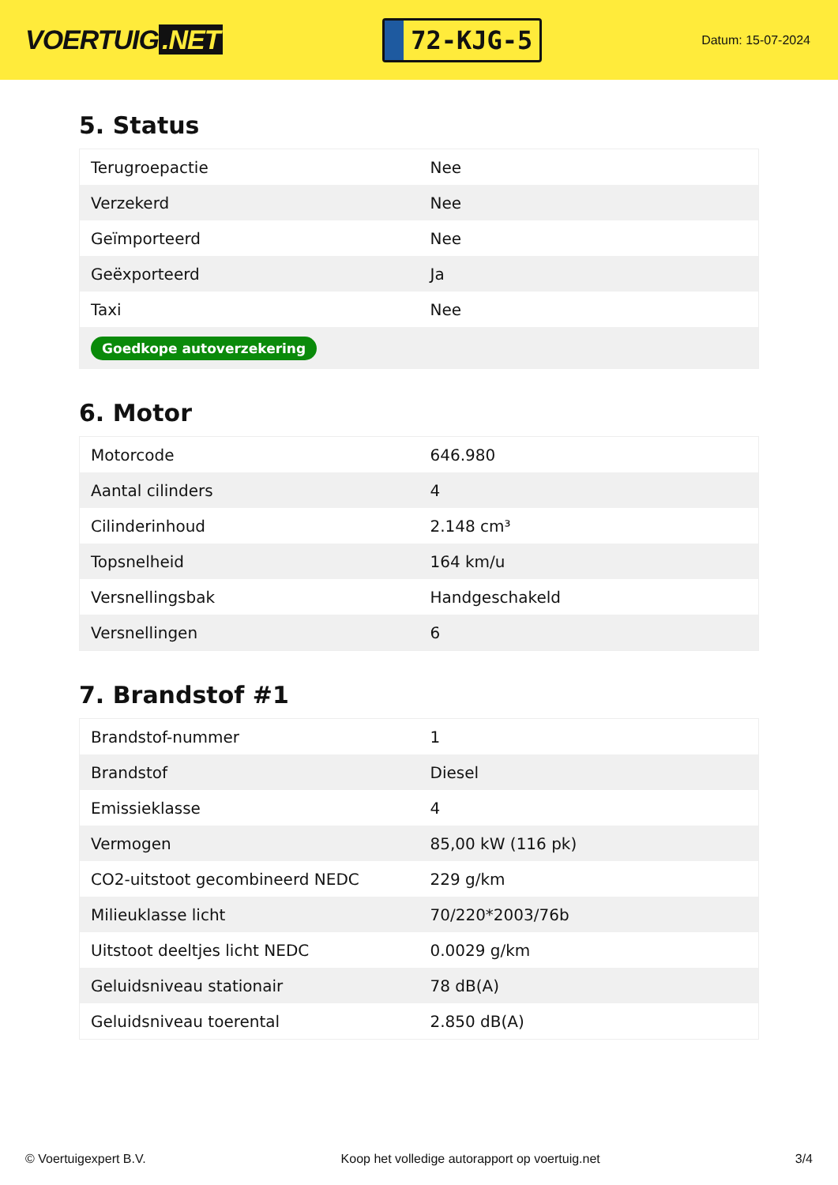VOERTUIG.NET
72-KJG-5
Datum: 15-07-2024
5. Status
| Terugroepactie | Nee |
| Verzekerd | Nee |
| Geïmporteerd | Nee |
| Geëxporteerd | Ja |
| Taxi | Nee |
| Goedkope autoverzekering | |
6. Motor
| Motorcode | 646.980 |
| Aantal cilinders | 4 |
| Cilinderinhoud | 2.148 cm³ |
| Topsnelheid | 164 km/u |
| Versnellingsbak | Handgeschakeld |
| Versnellingen | 6 |
7. Brandstof #1
| Brandstof-nummer | 1 |
| Brandstof | Diesel |
| Emissieklasse | 4 |
| Vermogen | 85,00 kW (116 pk) |
| CO2-uitstoot gecombineerd NEDC | 229 g/km |
| Milieuklasse licht | 70/220*2003/76b |
| Uitstoot deeltjes licht NEDC | 0.0029 g/km |
| Geluidsniveau stationair | 78 dB(A) |
| Geluidsniveau toerental | 2.850 dB(A) |
© Voertuigexpert B.V. Koop het volledige autorapport op voertuig.net 3/4